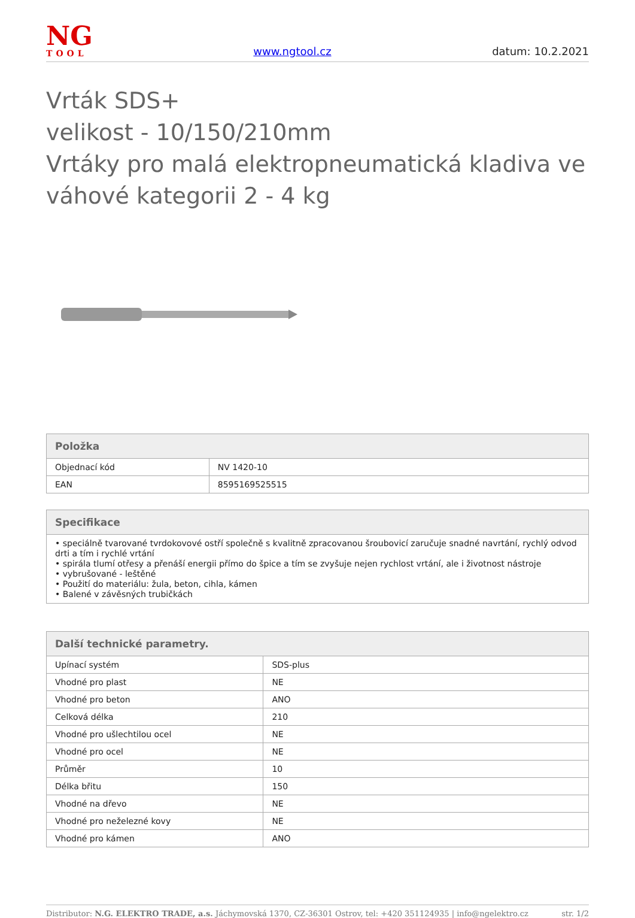NG
TOOL
www.ngtool.cz datum: 10.2.2021
Vrták SDS+
velikost - 10/150/210mm
Vrtáky pro malá elektropneumatická kladiva ve váhové kategorii 2 - 4 kg
| Položka | |
| --- | --- |
| Objednací kód | NV 1420-10 |
| EAN | 8595169525515 |
| Specifikace |
| --- |
| • speciálně tvarované tvrdokovové ostří společně s kvalitně zpracovanou šroubovicí zaručuje snadné navrtání, rychlý odvod drti a tím i rychlé vrtání • spirála tlumí otřesy a přenáší energii přímo do špice a tím se zvyšuje nejen rychlost vrtání, ale i životnost nástroje • vybrušované - leštěné • Použití do materiálu: žula, beton, cihla, kámen • Balené v závěsných trubičkách |
| Další technické parametry. | |
| --- | --- |
| Upínací systém | SDS-plus |
| Vhodné pro plast | NE |
| Vhodné pro beton | ANO |
| Celková délka | 210 |
| Vhodné pro ušlechtilou ocel | NE |
| Vhodné pro ocel | NE |
| Průměr | 10 |
| Délka břitu | 150 |
| Vhodné na dřevo | NE |
| Vhodné pro neželezné kovy | NE |
| Vhodné pro kámen | ANO |
Distributor: N.G. ELEKTRO TRADE, a.s. Jáchymovská 1370, CZ-36301 Ostrov, tel: +420 351124935 | info@ngelektro.cz str. 1/2